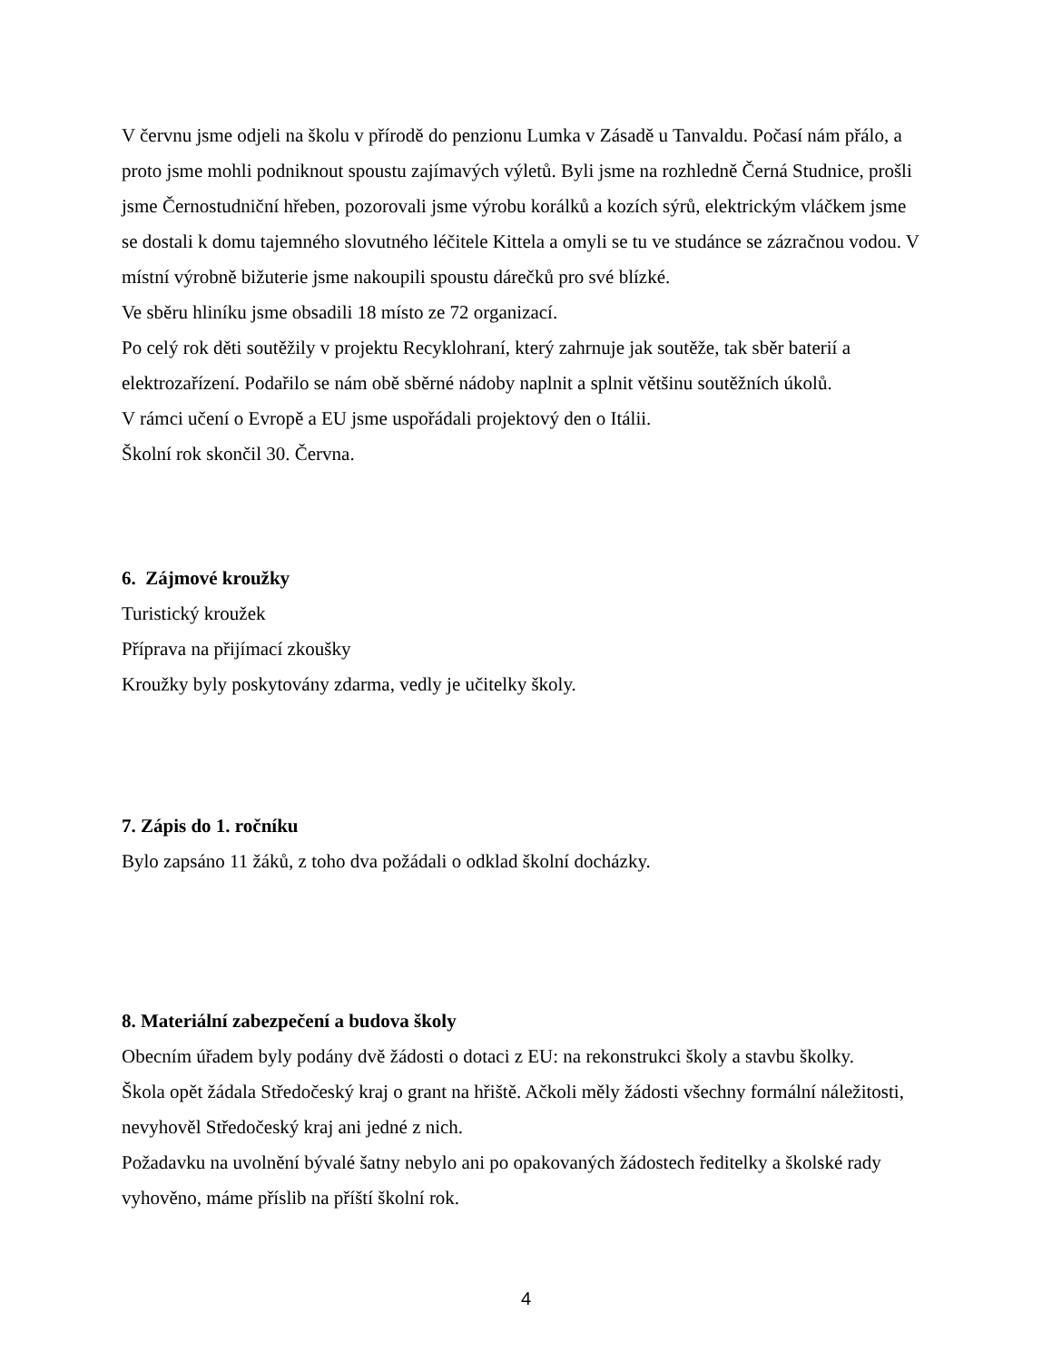V červnu jsme odjeli na školu v přírodě do penzionu Lumka v Zásadě u Tanvaldu. Počasí nám přálo, a proto jsme mohli podniknout spoustu zajímavých výletů. Byli jsme na rozhledně Černá Studnice, prošli jsme Černostudniční hřeben, pozorovali jsme výrobu korálků a kozích sýrů, elektrickým vláčkem jsme se dostali k domu tajemného slovutného léčitele Kittela a omyli se tu ve studánce se zázračnou vodou. V místní výrobně bižuterie jsme nakoupili spoustu dárečků pro své blízké.
Ve sběru hliníku jsme obsadili 18 místo ze 72 organizací.
Po celý rok děti soutěžily v projektu Recyklohraní, který zahrnuje jak soutěže, tak sběr baterií a elektrozařízení. Podařilo se nám obě sběrné nádoby naplnit a splnit většinu soutěžních úkolů.
V rámci učení o Evropě a EU jsme uspořádali projektový den o Itálii.
Školní rok skončil 30. Června.
6. Zájmové kroužky
Turistický kroužek
Příprava na přijímací zkoušky
Kroužky byly poskytovány zdarma, vedly je učitelky školy.
7. Zápis do 1. ročníku
Bylo zapsáno 11 žáků, z toho dva požádali o odklad školní docházky.
8. Materiální zabezpečení a budova školy
Obecním úřadem byly podány dvě žádosti o dotaci z EU: na rekonstrukci školy a stavbu školky.
Škola opět žádala Středočeský kraj o grant na hřiště. Ačkoli měly žádosti všechny formální náležitosti, nevyhověl Středočeský kraj ani jedné z nich.
Požadavku na uvolnění bývalé šatny nebylo ani po opakovaných žádostech ředitelky a školské rady vyhověno, máme příslib na příští školní rok.
4